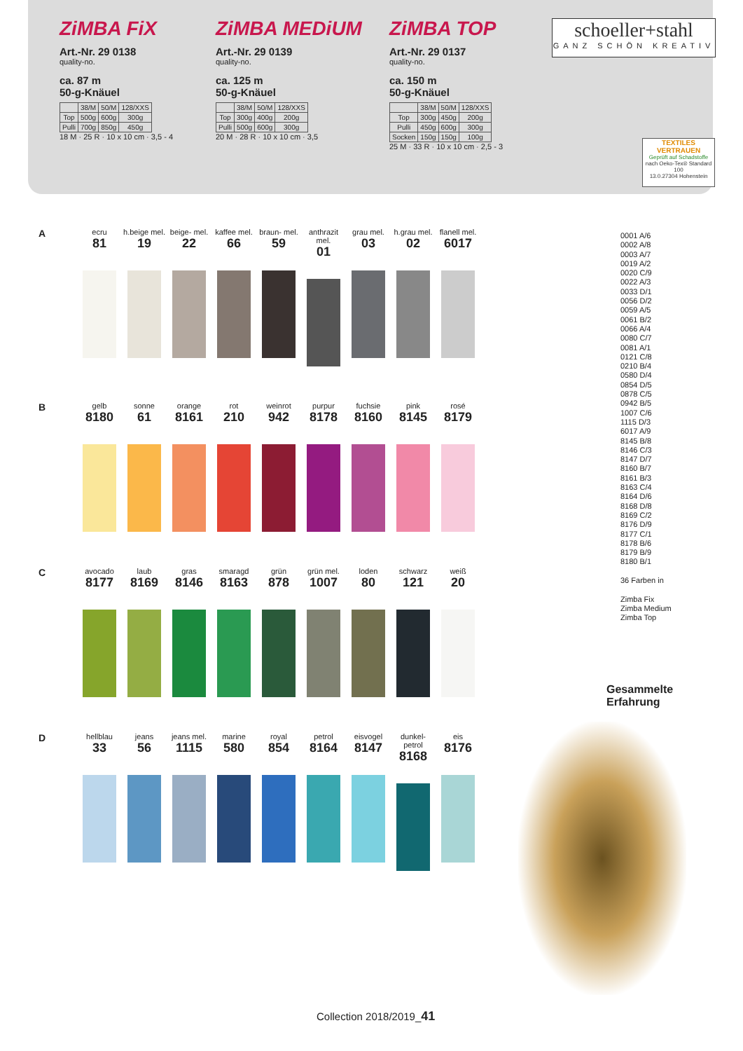ZiMBA FiX
Art.-Nr. 29 0138
quality-no.
ca. 87 m
50-g-Knäuel
| | 38/M | 50/M | 128/XXS |
| Top | 500g | 600g | 300g |
| Pulli | 700g | 850g | 450g |
18 M · 25 R · 10 x 10 cm · 3,5 - 4
ZiMBA MEDiUM
Art.-Nr. 29 0139
quality-no.
ca. 125 m
50-g-Knäuel
| | 38/M | 50/M | 128/XXS |
| Top | 300g | 400g | 200g |
| Pulli | 500g | 600g | 300g |
20 M · 28 R · 10 x 10 cm · 3,5
ZiMBA TOP
Art.-Nr. 29 0137
quality-no.
ca. 150 m
50-g-Knäuel
| | 38/M | 50/M | 128/XXS |
| Top | 300g | 450g | 200g |
| Pulli | 450g | 600g | 300g |
| Socken | 150g | 150g | 100g |
25 M · 33 R · 10 x 10 cm · 2,5 - 3
schoeller+stahl
GANZ SCHÖN KREATIV
TEXTILES VERTRAUEN
Geprüft auf Schadstoffe
nach Oeko-Tex® Standard 100
13.0.27304 Hohenstein
A
ecru
81
h.beige mel.
19
beige- mel.
22
kaffee mel.
66
braun- mel.
59
anthrazit mel.
01
grau mel.
03
h.grau mel.
02
flanell mel.
6017
B
gelb
8180
sonne
61
orange
8161
rot
210
weinrot
942
purpur
8178
fuchsie
8160
pink
8145
rosé
8179
C
avocado
8177
laub
8169
gras
8146
smaragd
8163
grün
878
grün mel.
1007
loden
80
schwarz
121
weiß
20
D
hellblau
33
jeans
56
jeans mel.
1115
marine
580
royal
854
petrol
8164
eisvogel
8147
dunkel- petrol
8168
eis
8176
0001 A/6
0002 A/8
0003 A/7
0019 A/2
0020 C/9
0022 A/3
0033 D/1
0056 D/2
0059 A/5
0061 B/2
0066 A/4
0080 C/7
0081 A/1
0121 C/8
0210 B/4
0580 D/4
0854 D/5
0878 C/5
0942 B/5
1007 C/6
1115 D/3
6017 A/9
8145 B/8
8146 C/3
8147 D/7
8160 B/7
8161 B/3
8163 C/4
8164 D/6
8168 D/8
8169 C/2
8176 D/9
8177 C/1
8178 B/6
8179 B/9
8180 B/1
36 Farben in
Zimba Fix
Zimba Medium
Zimba Top
Gesammelte
Erfahrung
Collection 2018/2019_41